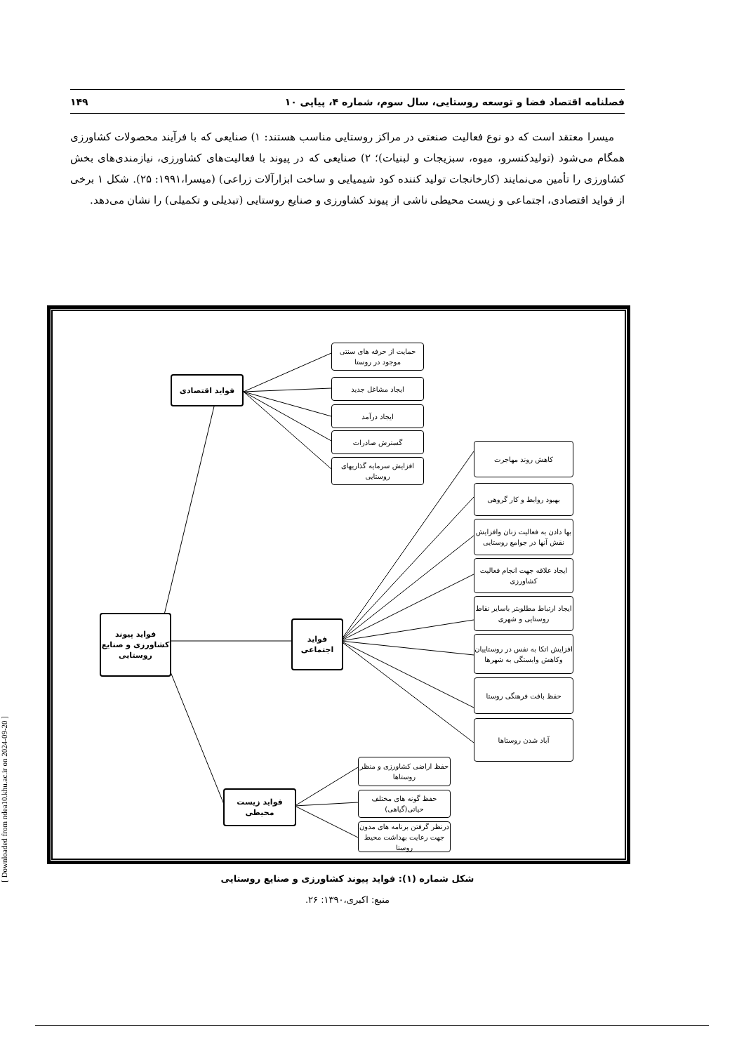فصلنامه اقتصاد فضا و توسعه روستایی، سال سوم، شماره ۴، پیاپی ۱۰ ۱۴۹
میسرا معتقد است که دو نوع فعالیت صنعتی در مراکز روستایی مناسب هستند: ۱) صنایعی که با فرآیند محصولات کشاورزی همگام می‌شود (تولیدکنسرو، میوه، سبزیجات و لبنیات)؛ ۲) صنایعی که در پیوند با فعالیت‌های کشاورزی، نیازمندی‌های بخش کشاورزی را تأمین می‌نمایند (کارخانجات تولید کننده کود شیمیایی و ساخت ابزارآلات زراعی) (میسرا،۱۹۹۱: ۲۵). شکل ۱ برخی از فواید اقتصادی، اجتماعی و زیست محیطی ناشی از پیوند کشاورزی و صنایع روستایی (تبدیلی و تکمیلی) را نشان می‌دهد.
فواید پیوند کشاورزی و صنایع روستایی
فواید اقتصادی
فواید اجتماعی
فواید زیست محیطی
حمایت از حرفه های سنتی موجود در روستا
ایجاد مشاغل جدید
ایجاد درآمد
گسترش صادرات
افزایش سرمایه گذاریهای روستایی
کاهش روند مهاجرت
بهبود روابط و کار گروهی
بها دادن به فعالیت زنان وافزایش نقش آنها در جوامع روستایی
ایجاد علاقه جهت انجام فعالیت کشاورزی
ایجاد ارتباط مطلوبتر باسایر نقاط روستایی و شهری
افزایش اتکا به نفس در روستاییان وکاهش وابستگی به شهرها
حفظ بافت فرهنگی روستا
آباد شدن روستاها
حفظ اراضی کشاورزی و منظر روستاها
حفظ گونه های مختلف حیاتی(گیاهی)
درنظر گرفتن برنامه های مدون جهت رعایت بهداشت محیط روستا
شکل شماره (۱): فواید پیوند کشاورزی و صنایع روستایی
منبع: اکبری،۱۳۹۰: ۲۶.
[ Downloaded from ndea10.khu.ac.ir on 2024-09-20 ]